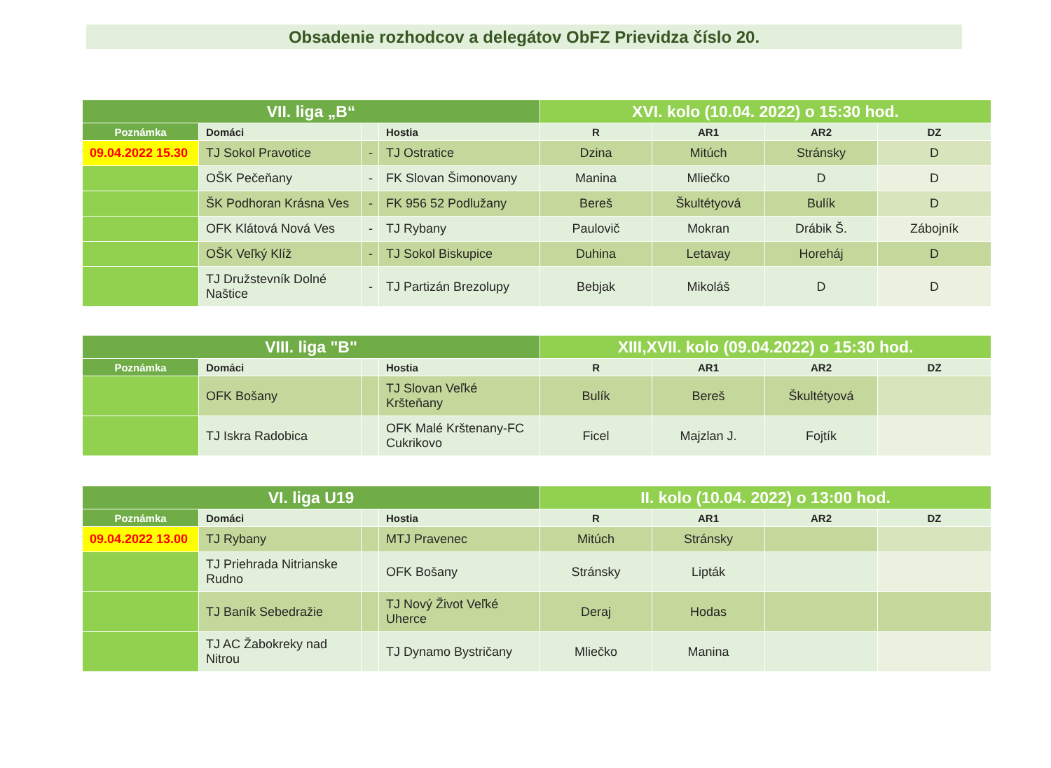Obsadenie rozhodcov a delegátov ObFZ Prievidza číslo 20.
| VII. liga „B“ | | | | XVI. kolo (10.04. 2022) o 15:30 hod. | | | |
| Poznámka | Domáci | | Hostia | R | AR1 | AR2 | DZ |
| 09.04.2022 15.30 | TJ Sokol Pravotice | - | TJ Ostratice | Dzina | Mitúch | Stránsky | D |
| | OŠK Pečeňany | - | FK Slovan Šimonovany | Manina | Mliečko | D | D |
| | ŠK Podhoran Krásna Ves | - | FK 956 52 Podlužany | Bereš | Škultétyová | Bulík | D |
| | OFK Klátová Nová Ves | - | TJ Rybany | Paulovič | Mokran | Drábik Š. | Zábojník |
| | OŠK Veľký Klíž | - | TJ Sokol Biskupice | Duhina | Letavay | Horeháj | D |
| | TJ Družstevník Dolné Naštice | - | TJ Partizán Brezolupy | Bebjak | Mikoláš | D | D |
| VIII. liga "B" | | | | XIII,XVII. kolo (09.04.2022) o 15:30 hod. | | | |
| Poznámka | Domáci | | Hostia | R | AR1 | AR2 | DZ |
| | OFK Bošany | | TJ Slovan Veľké Kršteňany | Bulík | Bereš | Škultétyová | |
| | TJ Iskra Radobica | | OFK Malé Krštenany-FC Cukrikovo | Ficel | Majzlan J. | Fojtík | |
| VI. liga U19 | | | | II. kolo (10.04. 2022) o 13:00 hod. | | | |
| Poznámka | Domáci | | Hostia | R | AR1 | AR2 | DZ |
| 09.04.2022 13.00 | TJ Rybany | | MTJ Pravenec | Mitúch | Stránsky | | |
| | TJ Priehrada Nitrianske Rudno | | OFK Bošany | Stránsky | Lipták | | |
| | TJ Baník Sebedražie | | TJ Nový Život Veľké Uherce | Deraj | Hodas | | |
| | TJ AC Žabokreky nad Nitrou | | TJ Dynamo Bystričany | Mliečko | Manina | | |